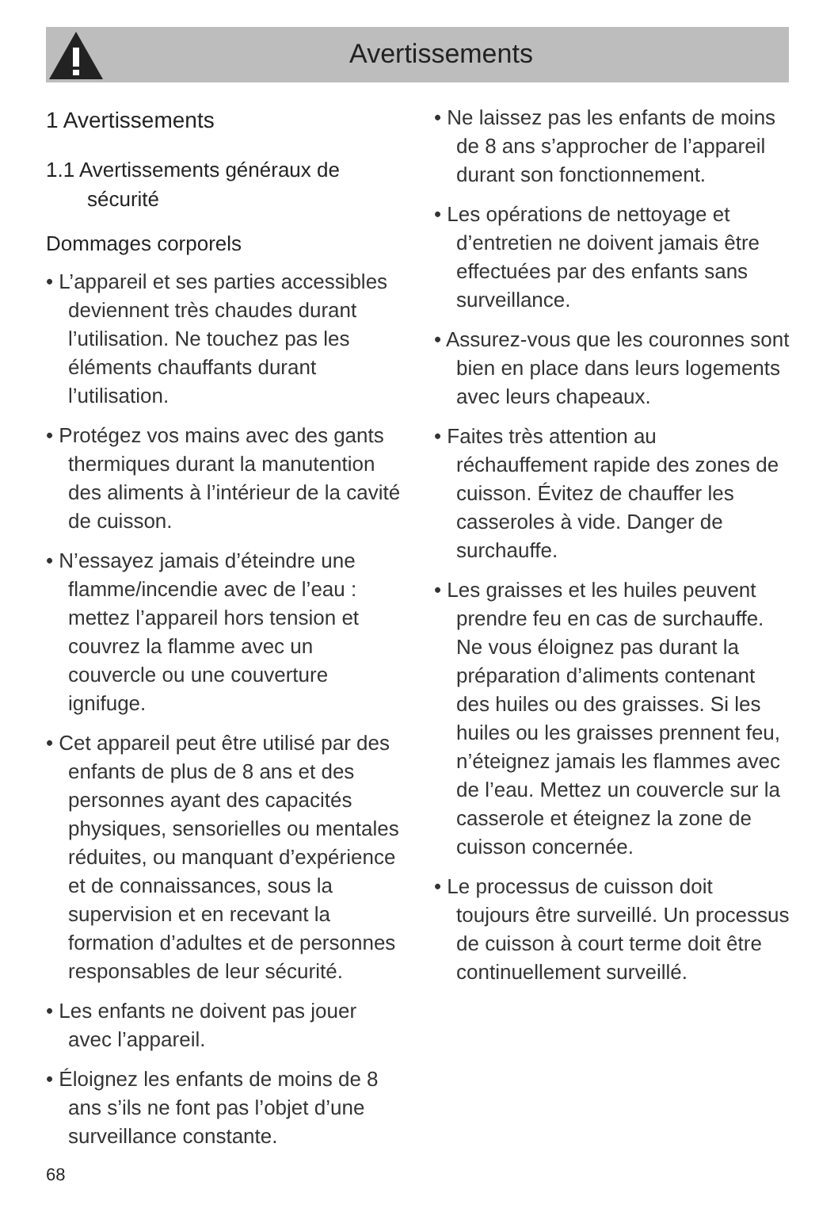Avertissements
1 Avertissements
1.1 Avertissements généraux de sécurité
Dommages corporels
• L’appareil et ses parties accessibles deviennent très chaudes durant l’utilisation. Ne touchez pas les éléments chauffants durant l’utilisation.
• Protégez vos mains avec des gants thermiques durant la manutention des aliments à l’intérieur de la cavité de cuisson.
• N’essayez jamais d’éteindre une flamme/incendie avec de l’eau : mettez l’appareil hors tension et couvrez la flamme avec un couvercle ou une couverture ignifuge.
• Cet appareil peut être utilisé par des enfants de plus de 8 ans et des personnes ayant des capacités physiques, sensorielles ou mentales réduites, ou manquant d’expérience et de connaissances, sous la supervision et en recevant la formation d’adultes et de personnes responsables de leur sécurité.
• Les enfants ne doivent pas jouer avec l’appareil.
• Éloignez les enfants de moins de 8 ans s’ils ne font pas l’objet d’une surveillance constante.
• Ne laissez pas les enfants de moins de 8 ans s’approcher de l’appareil durant son fonctionnement.
• Les opérations de nettoyage et d’entretien ne doivent jamais être effectuées par des enfants sans surveillance.
• Assurez-vous que les couronnes sont bien en place dans leurs logements avec leurs chapeaux.
• Faites très attention au réchauffement rapide des zones de cuisson. Évitez de chauffer les casseroles à vide. Danger de surchauffe.
• Les graisses et les huiles peuvent prendre feu en cas de surchauffe. Ne vous éloignez pas durant la préparation d’aliments contenant des huiles ou des graisses. Si les huiles ou les graisses prennent feu, n’éteignez jamais les flammes avec de l’eau. Mettez un couvercle sur la casserole et éteignez la zone de cuisson concernée.
• Le processus de cuisson doit toujours être surveillé. Un processus de cuisson à court terme doit être continuellement surveillé.
68